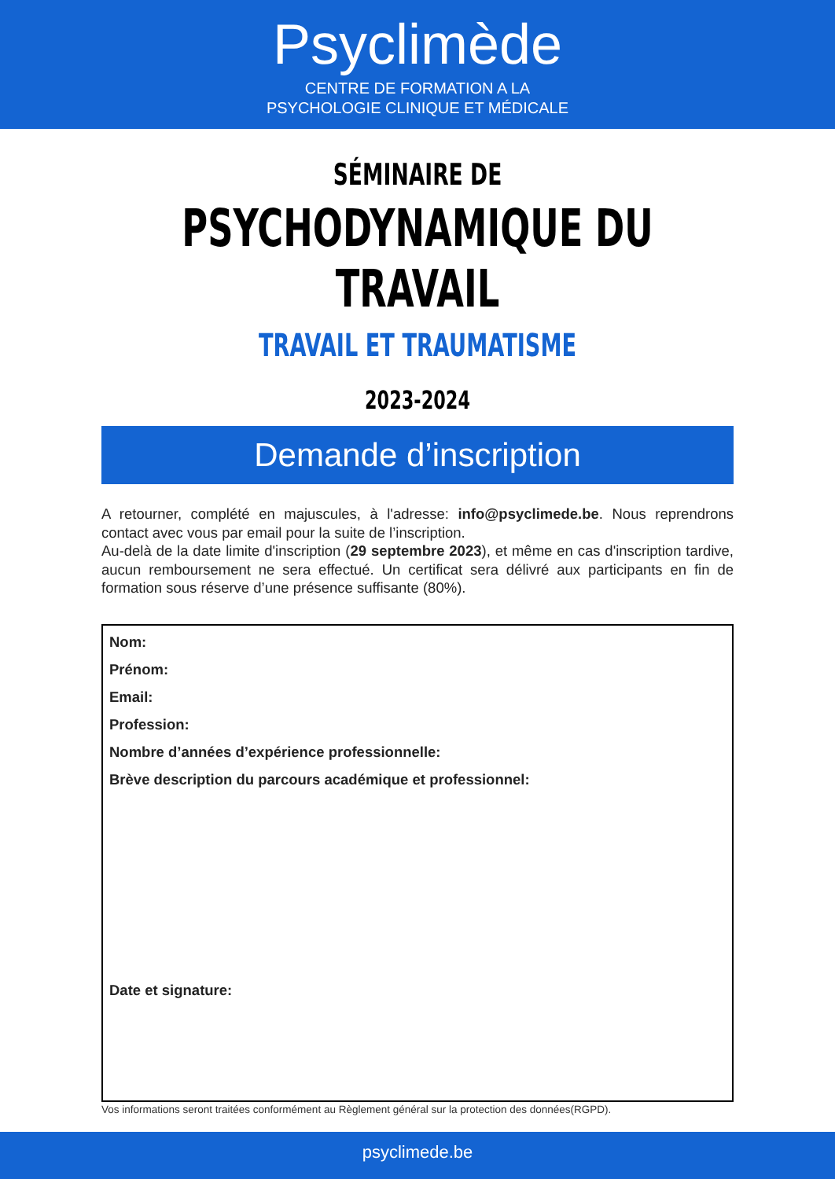Psyclimède
CENTRE DE FORMATION A LA
PSYCHOLOGIE CLINIQUE ET MÉDICALE
SÉMINAIRE DE
PSYCHODYNAMIQUE DU TRAVAIL
TRAVAIL ET TRAUMATISME
2023-2024
Demande d’inscription
A retourner, complété en majuscules, à l'adresse: info@psyclimede.be. Nous reprendrons contact avec vous par email pour la suite de l’inscription.
Au-delà de la date limite d'inscription (29 septembre 2023), et même en cas d'inscription tardive, aucun remboursement ne sera effectué. Un certificat sera délivré aux participants en fin de formation sous réserve d’une présence suffisante (80%).
Nom:
Prénom:
Email:
Profession:
Nombre d’années d’expérience professionnelle:
Brève description du parcours académique et professionnel:
Date et signature:
Vos informations seront traitées conformément au Règlement général sur la protection des données(RGPD).
psyclimede.be